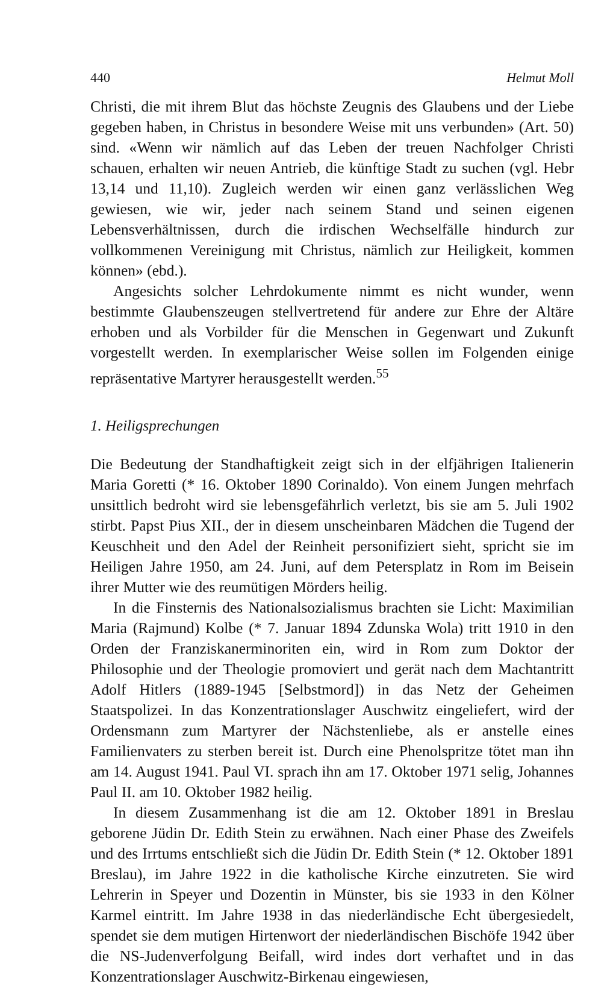440 Helmut Moll
Christi, die mit ihrem Blut das höchste Zeugnis des Glaubens und der Liebe gegeben haben, in Christus in besondere Weise mit uns verbunden» (Art. 50) sind. «Wenn wir nämlich auf das Leben der treuen Nachfolger Christi schauen, erhalten wir neuen Antrieb, die künftige Stadt zu suchen (vgl. Hebr 13,14 und 11,10). Zugleich werden wir einen ganz verlässlichen Weg gewiesen, wie wir, jeder nach seinem Stand und seinen eigenen Lebensverhältnissen, durch die irdischen Wechselfälle hindurch zur vollkommenen Vereinigung mit Christus, nämlich zur Heiligkeit, kommen können» (ebd.).
Angesichts solcher Lehrdokumente nimmt es nicht wunder, wenn bestimmte Glaubenszeugen stellvertretend für andere zur Ehre der Altäre erhoben und als Vorbilder für die Menschen in Gegenwart und Zukunft vorgestellt werden. In exemplarischer Weise sollen im Folgenden einige repräsentative Martyrer herausgestellt werden.<sup>55</sup>
1. Heiligsprechungen
Die Bedeutung der Standhaftigkeit zeigt sich in der elfjährigen Italienerin Maria Goretti (* 16. Oktober 1890 Corinaldo). Von einem Jungen mehrfach unsittlich bedroht wird sie lebensgefährlich verletzt, bis sie am 5. Juli 1902 stirbt. Papst Pius XII., der in diesem unscheinbaren Mädchen die Tugend der Keuschheit und den Adel der Reinheit personifiziert sieht, spricht sie im Heiligen Jahre 1950, am 24. Juni, auf dem Petersplatz in Rom im Beisein ihrer Mutter wie des reumütigen Mörders heilig.
In die Finsternis des Nationalsozialismus brachten sie Licht: Maximilian Maria (Rajmund) Kolbe (* 7. Januar 1894 Zdunska Wola) tritt 1910 in den Orden der Franziskanerminoriten ein, wird in Rom zum Doktor der Philosophie und der Theologie promoviert und gerät nach dem Machtantritt Adolf Hitlers (1889-1945 [Selbstmord]) in das Netz der Geheimen Staatspolizei. In das Konzentrationslager Auschwitz eingeliefert, wird der Ordensmann zum Martyrer der Nächstenliebe, als er anstelle eines Familienvaters zu sterben bereit ist. Durch eine Phenolspritze tötet man ihn am 14. August 1941. Paul VI. sprach ihn am 17. Oktober 1971 selig, Johannes Paul II. am 10. Oktober 1982 heilig.
In diesem Zusammenhang ist die am 12. Oktober 1891 in Breslau geborene Jüdin Dr. Edith Stein zu erwähnen. Nach einer Phase des Zweifels und des Irrtums entschließt sich die Jüdin Dr. Edith Stein (* 12. Oktober 1891 Breslau), im Jahre 1922 in die katholische Kirche einzutreten. Sie wird Lehrerin in Speyer und Dozentin in Münster, bis sie 1933 in den Kölner Karmel eintritt. Im Jahre 1938 in das niederländische Echt übergesiedelt, spendet sie dem mutigen Hirtenwort der niederländischen Bischöfe 1942 über die NS-Judenverfolgung Beifall, wird indes dort verhaftet und in das Konzentrationslager Auschwitz-Birkenau eingewiesen,